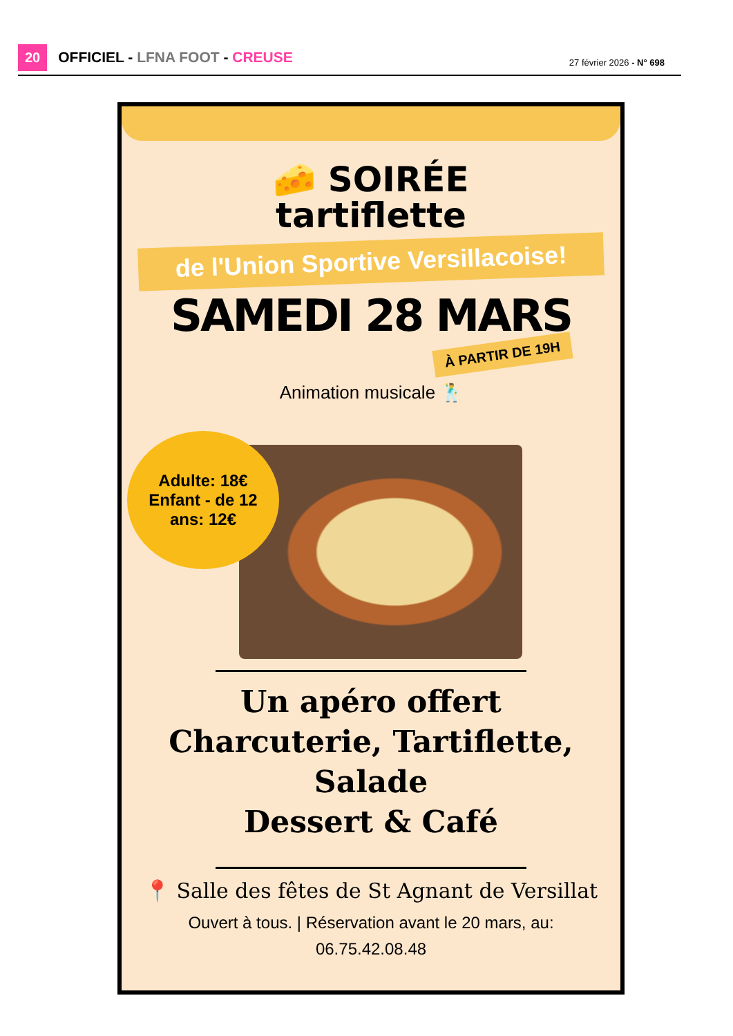20 OFFICIEL - LFNA FOOT - CREUSE 27 février 2026 - N° 698
🧀 SOIRÉE
tartiflette
de l'Union Sportive Versillacoise!
SAMEDI 28 MARS
À PARTIR DE 19H
Animation musicale 🕺
Adulte: 18€
Enfant - de 12
ans: 12€
Un apéro offert
Charcuterie, Tartiflette,
Salade
Dessert & Café
📍 Salle des fêtes de St Agnant de Versillat
Ouvert à tous. | Réservation avant le 20 mars, au:
06.75.42.08.48